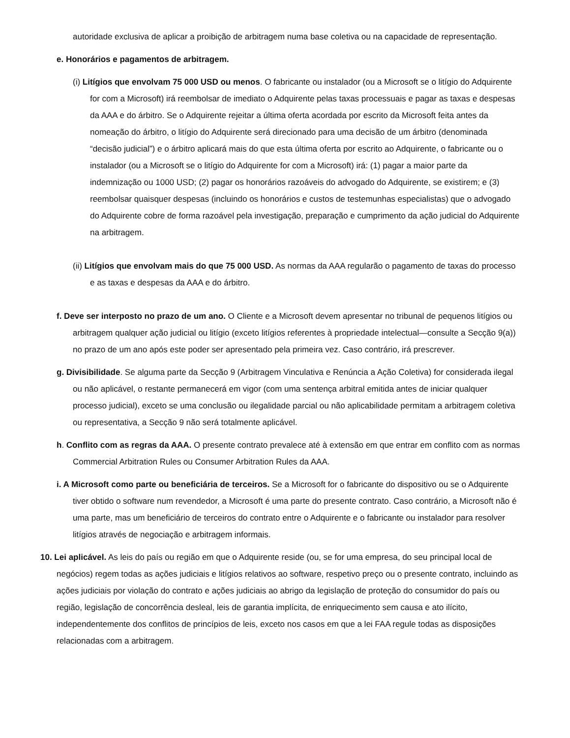autoridade exclusiva de aplicar a proibição de arbitragem numa base coletiva ou na capacidade de representação.
e. Honorários e pagamentos de arbitragem.
(i) Litígios que envolvam 75 000 USD ou menos. O fabricante ou instalador (ou a Microsoft se o litígio do Adquirente for com a Microsoft) irá reembolsar de imediato o Adquirente pelas taxas processuais e pagar as taxas e despesas da AAA e do árbitro. Se o Adquirente rejeitar a última oferta acordada por escrito da Microsoft feita antes da nomeação do árbitro, o litígio do Adquirente será direcionado para uma decisão de um árbitro (denominada “decisão judicial”) e o árbitro aplicará mais do que esta última oferta por escrito ao Adquirente, o fabricante ou o instalador (ou a Microsoft se o litígio do Adquirente for com a Microsoft) irá: (1) pagar a maior parte da indemnização ou 1000 USD; (2) pagar os honorários razoáveis do advogado do Adquirente, se existirem; e (3) reembolsar quaisquer despesas (incluindo os honorários e custos de testemunhas especialistas) que o advogado do Adquirente cobre de forma razoável pela investigação, preparação e cumprimento da ação judicial do Adquirente na arbitragem.
(ii) Litígios que envolvam mais do que 75 000 USD. As normas da AAA regularão o pagamento de taxas do processo e as taxas e despesas da AAA e do árbitro.
f. Deve ser interposto no prazo de um ano. O Cliente e a Microsoft devem apresentar no tribunal de pequenos litígios ou arbitragem qualquer ação judicial ou litígio (exceto litígios referentes à propriedade intelectual—consulte a Secção 9(a)) no prazo de um ano após este poder ser apresentado pela primeira vez. Caso contrário, irá prescrever.
g. Divisibilidade. Se alguma parte da Secção 9 (Arbitragem Vinculativa e Renúncia a Ação Coletiva) for considerada ilegal ou não aplicável, o restante permanecerá em vigor (com uma sentença arbitral emitida antes de iniciar qualquer processo judicial), exceto se uma conclusão ou ilegalidade parcial ou não aplicabilidade permitam a arbitragem coletiva ou representativa, a Secção 9 não será totalmente aplicável.
h. Conflito com as regras da AAA. O presente contrato prevalece até à extensão em que entrar em conflito com as normas Commercial Arbitration Rules ou Consumer Arbitration Rules da AAA.
i. A Microsoft como parte ou beneficiária de terceiros. Se a Microsoft for o fabricante do dispositivo ou se o Adquirente tiver obtido o software num revendedor, a Microsoft é uma parte do presente contrato. Caso contrário, a Microsoft não é uma parte, mas um beneficiário de terceiros do contrato entre o Adquirente e o fabricante ou instalador para resolver litígios através de negociação e arbitragem informais.
10. Lei aplicável. As leis do país ou região em que o Adquirente reside (ou, se for uma empresa, do seu principal local de negócios) regem todas as ações judiciais e litígios relativos ao software, respetivo preço ou o presente contrato, incluindo as ações judiciais por violação do contrato e ações judiciais ao abrigo da legislação de proteção do consumidor do país ou região, legislação de concorrência desleal, leis de garantia implícita, de enriquecimento sem causa e ato ilícito, independentemente dos conflitos de princípios de leis, exceto nos casos em que a lei FAA regule todas as disposições relacionadas com a arbitragem.